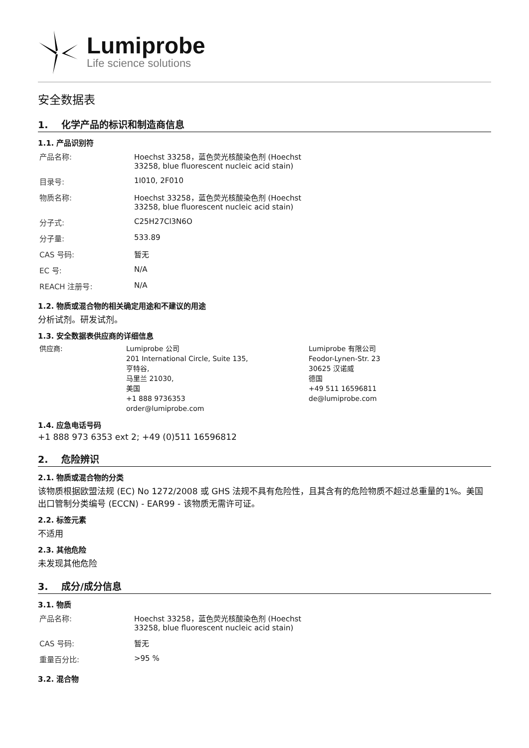Lumiprobe
Life science solutions
安全数据表
1. 化学产品的标识和制造商信息
1.1. 产品识别符
| 产品名称: | Hoechst 33258，蓝色荧光核酸染色剂 (Hoechst 33258, blue fluorescent nucleic acid stain) |
| 目录号: | 1I010, 2F010 |
| 物质名称: | Hoechst 33258，蓝色荧光核酸染色剂 (Hoechst 33258, blue fluorescent nucleic acid stain) |
| 分子式: | C25H27Cl3N6O |
| 分子量: | 533.89 |
| CAS 号码: | 暂无 |
| EC 号: | N/A |
| REACH 注册号: | N/A |
1.2. 物质或混合物的相关确定用途和不建议的用途
分析试剂。研发试剂。
1.3. 安全数据表供应商的详细信息
| 供应商: | Lumiprobe 公司 201 International Circle, Suite 135, 亨特谷, 马里兰 21030, 美国 +1 888 9736353 order@lumiprobe.com | Lumiprobe 有限公司 Feodor-Lynen-Str. 23 30625 汉诺威 德国 +49 511 16596811 de@lumiprobe.com |
1.4. 应急电话号码
+1 888 973 6353 ext 2; +49 (0)511 16596812
2. 危险辨识
2.1. 物质或混合物的分类
该物质根据欧盟法规 (EC) No 1272/2008 或 GHS 法规不具有危险性，且其含有的危险物质不超过总重量的1%。美国出口管制分类编号 (ECCN) - EAR99 - 该物质无需许可证。
2.2. 标签元素
不适用
2.3. 其他危险
未发现其他危险
3. 成分/成分信息
3.1. 物质
| 产品名称: | Hoechst 33258，蓝色荧光核酸染色剂 (Hoechst 33258, blue fluorescent nucleic acid stain) |
| CAS 号码: | 暂无 |
| 重量百分比: | >95 % |
3.2. 混合物